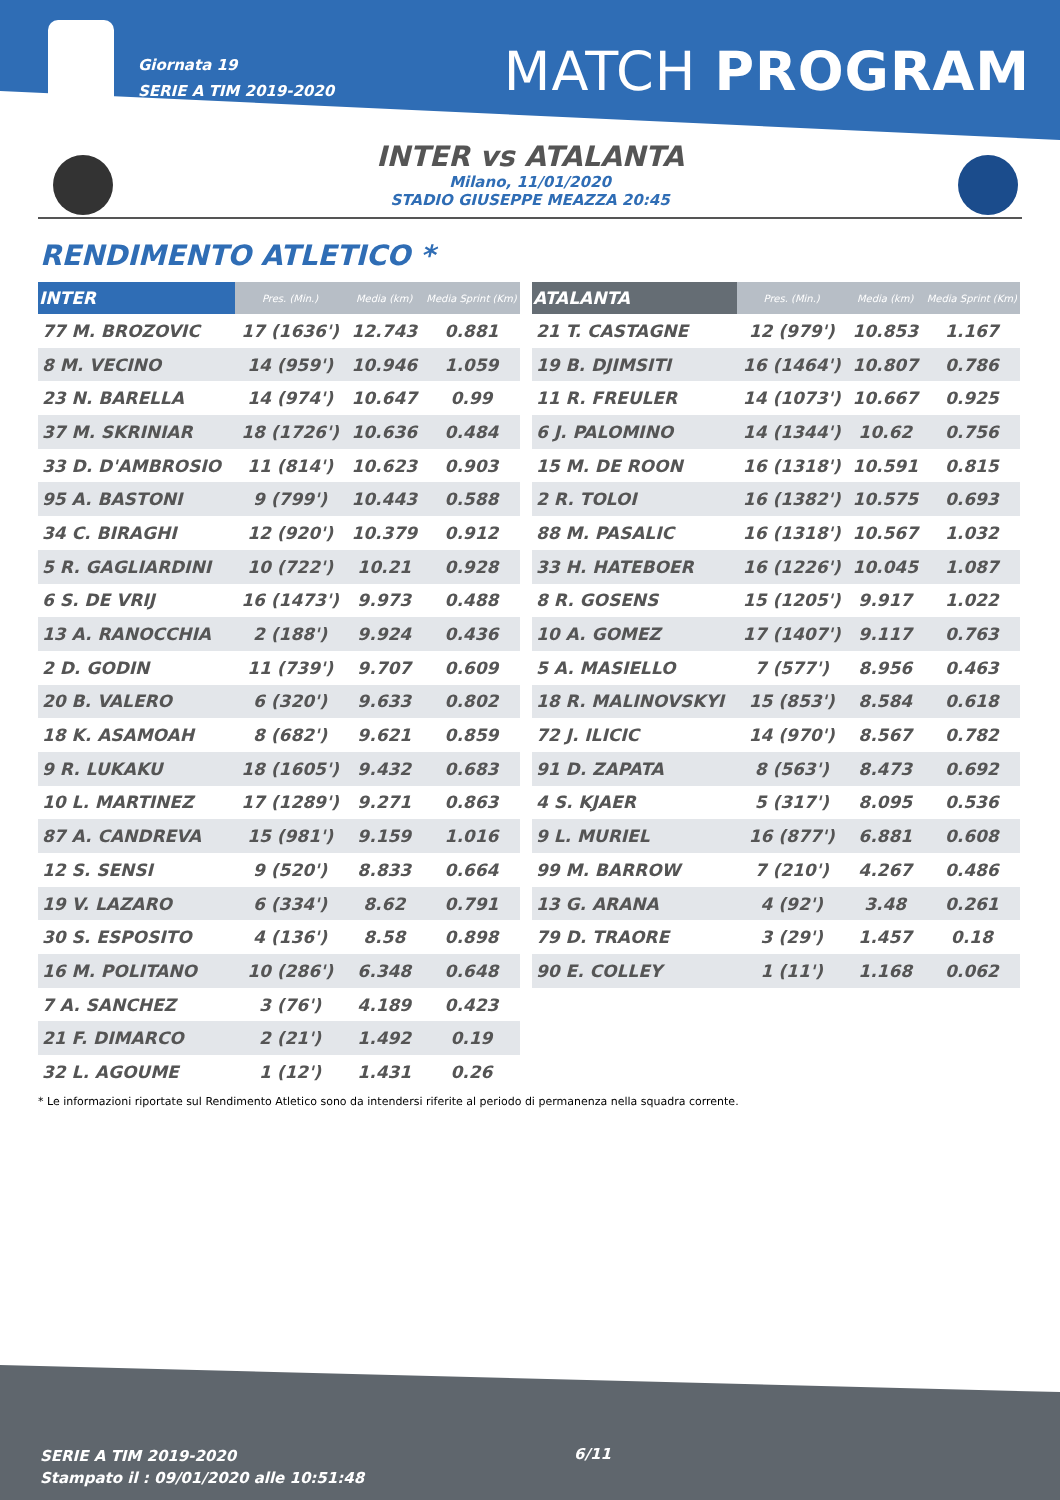Giornata 19
SERIE A TIM 2019-2020
MATCH PROGRAM
INTER vs ATALANTA
Milano, 11/01/2020
STADIO GIUSEPPE MEAZZA 20:45
RENDIMENTO ATLETICO *
| INTER | Pres. (Min.) | Media (km) | Media Sprint (Km) |
| --- | --- | --- | --- |
| 77 M. BROZOVIC | 17 (1636') | 12.743 | 0.881 |
| 8 M. VECINO | 14 (959') | 10.946 | 1.059 |
| 23 N. BARELLA | 14 (974') | 10.647 | 0.99 |
| 37 M. SKRINIAR | 18 (1726') | 10.636 | 0.484 |
| 33 D. D'AMBROSIO | 11 (814') | 10.623 | 0.903 |
| 95 A. BASTONI | 9 (799') | 10.443 | 0.588 |
| 34 C. BIRAGHI | 12 (920') | 10.379 | 0.912 |
| 5 R. GAGLIARDINI | 10 (722') | 10.21 | 0.928 |
| 6 S. DE VRIJ | 16 (1473') | 9.973 | 0.488 |
| 13 A. RANOCCHIA | 2 (188') | 9.924 | 0.436 |
| 2 D. GODIN | 11 (739') | 9.707 | 0.609 |
| 20 B. VALERO | 6 (320') | 9.633 | 0.802 |
| 18 K. ASAMOAH | 8 (682') | 9.621 | 0.859 |
| 9 R. LUKAKU | 18 (1605') | 9.432 | 0.683 |
| 10 L. MARTINEZ | 17 (1289') | 9.271 | 0.863 |
| 87 A. CANDREVA | 15 (981') | 9.159 | 1.016 |
| 12 S. SENSI | 9 (520') | 8.833 | 0.664 |
| 19 V. LAZARO | 6 (334') | 8.62 | 0.791 |
| 30 S. ESPOSITO | 4 (136') | 8.58 | 0.898 |
| 16 M. POLITANO | 10 (286') | 6.348 | 0.648 |
| 7 A. SANCHEZ | 3 (76') | 4.189 | 0.423 |
| 21 F. DIMARCO | 2 (21') | 1.492 | 0.19 |
| 32 L. AGOUME | 1 (12') | 1.431 | 0.26 |
| ATALANTA | Pres. (Min.) | Media (km) | Media Sprint (Km) |
| --- | --- | --- | --- |
| 21 T. CASTAGNE | 12 (979') | 10.853 | 1.167 |
| 19 B. DJIMSITI | 16 (1464') | 10.807 | 0.786 |
| 11 R. FREULER | 14 (1073') | 10.667 | 0.925 |
| 6 J. PALOMINO | 14 (1344') | 10.62 | 0.756 |
| 15 M. DE ROON | 16 (1318') | 10.591 | 0.815 |
| 2 R. TOLOI | 16 (1382') | 10.575 | 0.693 |
| 88 M. PASALIC | 16 (1318') | 10.567 | 1.032 |
| 33 H. HATEBOER | 16 (1226') | 10.045 | 1.087 |
| 8 R. GOSENS | 15 (1205') | 9.917 | 1.022 |
| 10 A. GOMEZ | 17 (1407') | 9.117 | 0.763 |
| 5 A. MASIELLO | 7 (577') | 8.956 | 0.463 |
| 18 R. MALINOVSKYI | 15 (853') | 8.584 | 0.618 |
| 72 J. ILICIC | 14 (970') | 8.567 | 0.782 |
| 91 D. ZAPATA | 8 (563') | 8.473 | 0.692 |
| 4 S. KJAER | 5 (317') | 8.095 | 0.536 |
| 9 L. MURIEL | 16 (877') | 6.881 | 0.608 |
| 99 M. BARROW | 7 (210') | 4.267 | 0.486 |
| 13 G. ARANA | 4 (92') | 3.48 | 0.261 |
| 79 D. TRAORE | 3 (29') | 1.457 | 0.18 |
| 90 E. COLLEY | 1 (11') | 1.168 | 0.062 |
* Le informazioni riportate sul Rendimento Atletico sono da intendersi riferite al periodo di permanenza nella squadra corrente.
SERIE A TIM 2019-2020
Stampato il : 09/01/2020 alle 10:51:48
6/11